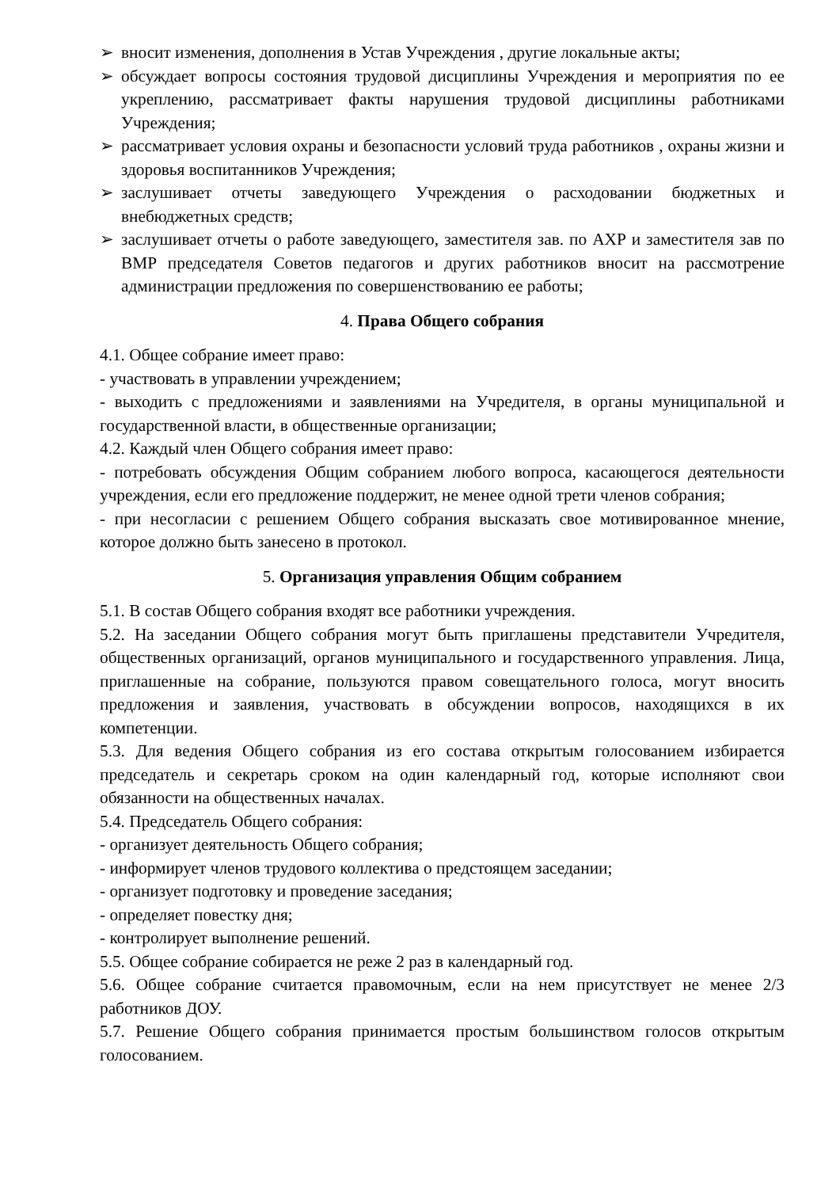➢ вносит изменения, дополнения в Устав Учреждения , другие локальные акты;
➢ обсуждает вопросы состояния трудовой дисциплины Учреждения и мероприятия по ее укреплению, рассматривает факты нарушения трудовой дисциплины работниками Учреждения;
➢ рассматривает условия охраны и безопасности условий труда работников , охраны жизни и здоровья воспитанников Учреждения;
➢ заслушивает отчеты заведующего Учреждения о расходовании бюджетных и внебюджетных средств;
➢ заслушивает отчеты о работе заведующего, заместителя зав. по АХР и заместителя зав по ВМР председателя Советов педагогов и других работников вносит на рассмотрение администрации предложения по совершенствованию ее работы;
4. Права Общего собрания
4.1. Общее собрание имеет право:
- участвовать в управлении учреждением;
- выходить с предложениями и заявлениями на Учредителя, в органы муниципальной и государственной власти, в общественные организации;
4.2. Каждый член Общего собрания имеет право:
- потребовать обсуждения Общим собранием любого вопроса, касающегося деятельности учреждения, если его предложение поддержит, не менее одной трети членов собрания;
- при несогласии с решением Общего собрания высказать свое мотивированное мнение, которое должно быть занесено в протокол.
5. Организация управления Общим собранием
5.1. В состав Общего собрания входят все работники учреждения.
5.2. На заседании Общего собрания могут быть приглашены представители Учредителя, общественных организаций, органов муниципального и государственного управления. Лица, приглашенные на собрание, пользуются правом совещательного голоса, могут вносить предложения и заявления, участвовать в обсуждении вопросов, находящихся в их компетенции.
5.3. Для ведения Общего собрания из его состава открытым голосованием избирается председатель и секретарь сроком на один календарный год, которые исполняют свои обязанности на общественных началах.
5.4. Председатель Общего собрания:
- организует деятельность Общего собрания;
- информирует членов трудового коллектива о предстоящем заседании;
- организует подготовку и проведение заседания;
- определяет повестку дня;
- контролирует выполнение решений.
5.5. Общее собрание собирается не реже 2 раз в календарный год.
5.6. Общее собрание считается правомочным, если на нем присутствует не менее 2/3 работников ДОУ.
5.7. Решение Общего собрания принимается простым большинством голосов открытым голосованием.